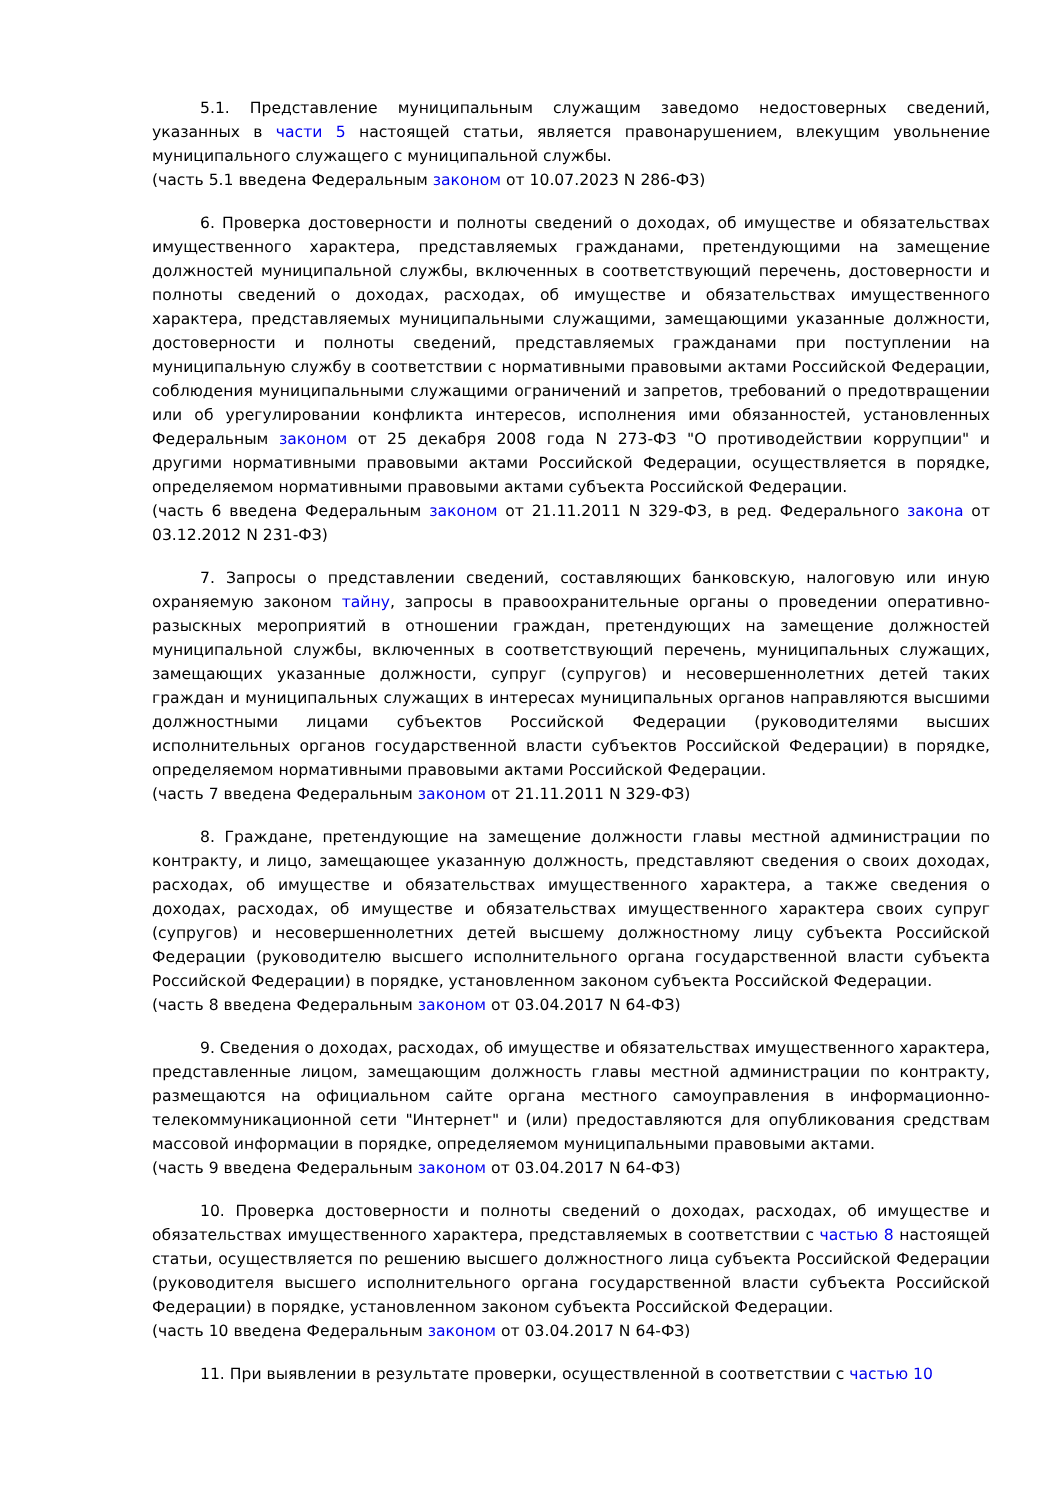5.1. Представление муниципальным служащим заведомо недостоверных сведений, указанных в части 5 настоящей статьи, является правонарушением, влекущим увольнение муниципального служащего с муниципальной службы.
(часть 5.1 введена Федеральным законом от 10.07.2023 N 286-ФЗ)
6. Проверка достоверности и полноты сведений о доходах, об имуществе и обязательствах имущественного характера, представляемых гражданами, претендующими на замещение должностей муниципальной службы, включенных в соответствующий перечень, достоверности и полноты сведений о доходах, расходах, об имуществе и обязательствах имущественного характера, представляемых муниципальными служащими, замещающими указанные должности, достоверности и полноты сведений, представляемых гражданами при поступлении на муниципальную службу в соответствии с нормативными правовыми актами Российской Федерации, соблюдения муниципальными служащими ограничений и запретов, требований о предотвращении или об урегулировании конфликта интересов, исполнения ими обязанностей, установленных Федеральным законом от 25 декабря 2008 года N 273-ФЗ "О противодействии коррупции" и другими нормативными правовыми актами Российской Федерации, осуществляется в порядке, определяемом нормативными правовыми актами субъекта Российской Федерации.
(часть 6 введена Федеральным законом от 21.11.2011 N 329-ФЗ, в ред. Федерального закона от 03.12.2012 N 231-ФЗ)
7. Запросы о представлении сведений, составляющих банковскую, налоговую или иную охраняемую законом тайну, запросы в правоохранительные органы о проведении оперативно-разыскных мероприятий в отношении граждан, претендующих на замещение должностей муниципальной службы, включенных в соответствующий перечень, муниципальных служащих, замещающих указанные должности, супруг (супругов) и несовершеннолетних детей таких граждан и муниципальных служащих в интересах муниципальных органов направляются высшими должностными лицами субъектов Российской Федерации (руководителями высших исполнительных органов государственной власти субъектов Российской Федерации) в порядке, определяемом нормативными правовыми актами Российской Федерации.
(часть 7 введена Федеральным законом от 21.11.2011 N 329-ФЗ)
8. Граждане, претендующие на замещение должности главы местной администрации по контракту, и лицо, замещающее указанную должность, представляют сведения о своих доходах, расходах, об имуществе и обязательствах имущественного характера, а также сведения о доходах, расходах, об имуществе и обязательствах имущественного характера своих супруг (супругов) и несовершеннолетних детей высшему должностному лицу субъекта Российской Федерации (руководителю высшего исполнительного органа государственной власти субъекта Российской Федерации) в порядке, установленном законом субъекта Российской Федерации.
(часть 8 введена Федеральным законом от 03.04.2017 N 64-ФЗ)
9. Сведения о доходах, расходах, об имуществе и обязательствах имущественного характера, представленные лицом, замещающим должность главы местной администрации по контракту, размещаются на официальном сайте органа местного самоуправления в информационно-телекоммуникационной сети "Интернет" и (или) предоставляются для опубликования средствам массовой информации в порядке, определяемом муниципальными правовыми актами.
(часть 9 введена Федеральным законом от 03.04.2017 N 64-ФЗ)
10. Проверка достоверности и полноты сведений о доходах, расходах, об имуществе и обязательствах имущественного характера, представляемых в соответствии с частью 8 настоящей статьи, осуществляется по решению высшего должностного лица субъекта Российской Федерации (руководителя высшего исполнительного органа государственной власти субъекта Российской Федерации) в порядке, установленном законом субъекта Российской Федерации.
(часть 10 введена Федеральным законом от 03.04.2017 N 64-ФЗ)
11. При выявлении в результате проверки, осуществленной в соответствии с частью 10